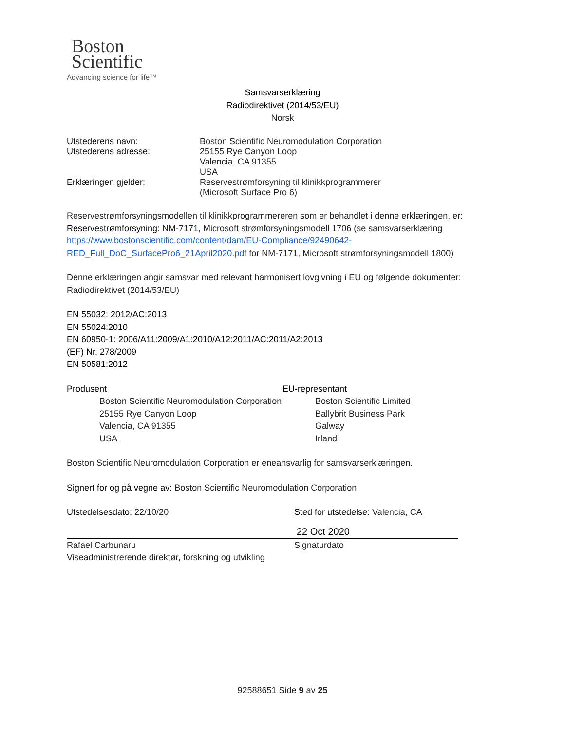Boston
Scientific
Advancing science for life™
Samsvarserklæring
Radiodirektivet (2014/53/EU)
Norsk
Utstederens navn: Boston Scientific Neuromodulation Corporation
Utstederens adresse: 25155 Rye Canyon Loop
Valencia, CA 91355
USA
Erklæringen gjelder: Reservestrømforsyning til klinikkprogrammerer
(Microsoft Surface Pro 6)
Reservestrømforsyningsmodellen til klinikkprogrammereren som er behandlet i denne erklæringen, er:
Reservestrømforsyning: NM-7171, Microsoft strømforsyningsmodell 1706 (se samsvarserklæring https://www.bostonscientific.com/content/dam/EU-Compliance/92490642-RED_Full_DoC_SurfacePro6_21April2020.pdf for NM-7171, Microsoft strømforsyningsmodell 1800)
Denne erklæringen angir samsvar med relevant harmonisert lovgivning i EU og følgende dokumenter:
Radiodirektivet (2014/53/EU)
EN 55032: 2012/AC:2013
EN 55024:2010
EN 60950-1: 2006/A11:2009/A1:2010/A12:2011/AC:2011/A2:2013
(EF) Nr. 278/2009
EN 50581:2012
Produsent
Boston Scientific Neuromodulation Corporation
25155 Rye Canyon Loop
Valencia, CA 91355
USA
EU-representant
Boston Scientific Limited
Ballybrit Business Park
Galway
Irland
Boston Scientific Neuromodulation Corporation er eneansvarlig for samsvarserklæringen.
Signert for og på vegne av: Boston Scientific Neuromodulation Corporation
Utstedelsesdato: 22/10/20
Rafael Carbunaru
Viseadministrerende direktør, forskning og utvikling
Sted for utstedelse: Valencia, CA
22 Oct 2020
Signaturdato
92588651 Side 9 av 25